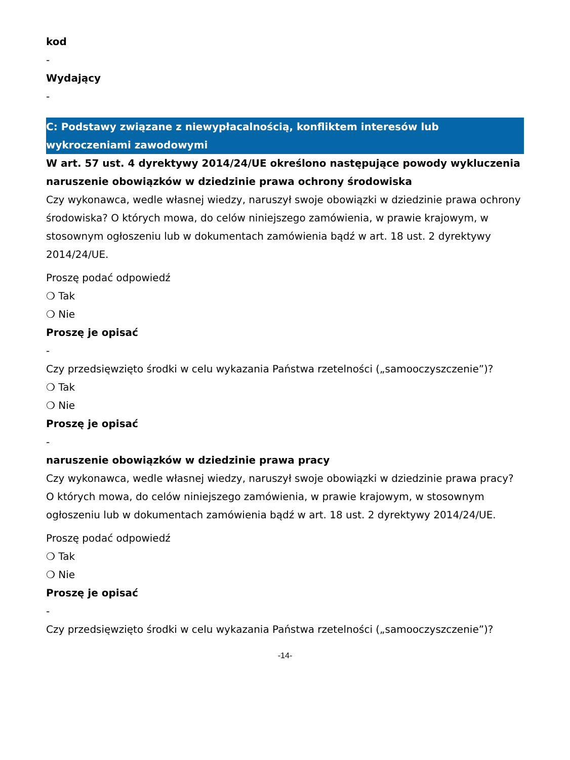kod
-
Wydający
-
C: Podstawy związane z niewypłacalnością, konfliktem interesów lub wykroczeniami zawodowymi
W art. 57 ust. 4 dyrektywy 2014/24/UE określono następujące powody wykluczenia
naruszenie obowiązków w dziedzinie prawa ochrony środowiska
Czy wykonawca, wedle własnej wiedzy, naruszył swoje obowiązki w dziedzinie prawa ochrony środowiska? O których mowa, do celów niniejszego zamówienia, w prawie krajowym, w stosownym ogłoszeniu lub w dokumentach zamówienia bądź w art. 18 ust. 2 dyrektywy 2014/24/UE.
Proszę podać odpowiedź
❍ Tak
❍ Nie
Proszę je opisać
-
Czy przedsięwzięto środki w celu wykazania Państwa rzetelności („samooczyszczenie”)?
❍ Tak
❍ Nie
Proszę je opisać
-
naruszenie obowiązków w dziedzinie prawa pracy
Czy wykonawca, wedle własnej wiedzy, naruszył swoje obowiązki w dziedzinie prawa pracy? O których mowa, do celów niniejszego zamówienia, w prawie krajowym, w stosownym ogłoszeniu lub w dokumentach zamówienia bądź w art. 18 ust. 2 dyrektywy 2014/24/UE.
Proszę podać odpowiedź
❍ Tak
❍ Nie
Proszę je opisać
-
Czy przedsięwzięto środki w celu wykazania Państwa rzetelności („samooczyszczenie”)?
-14-